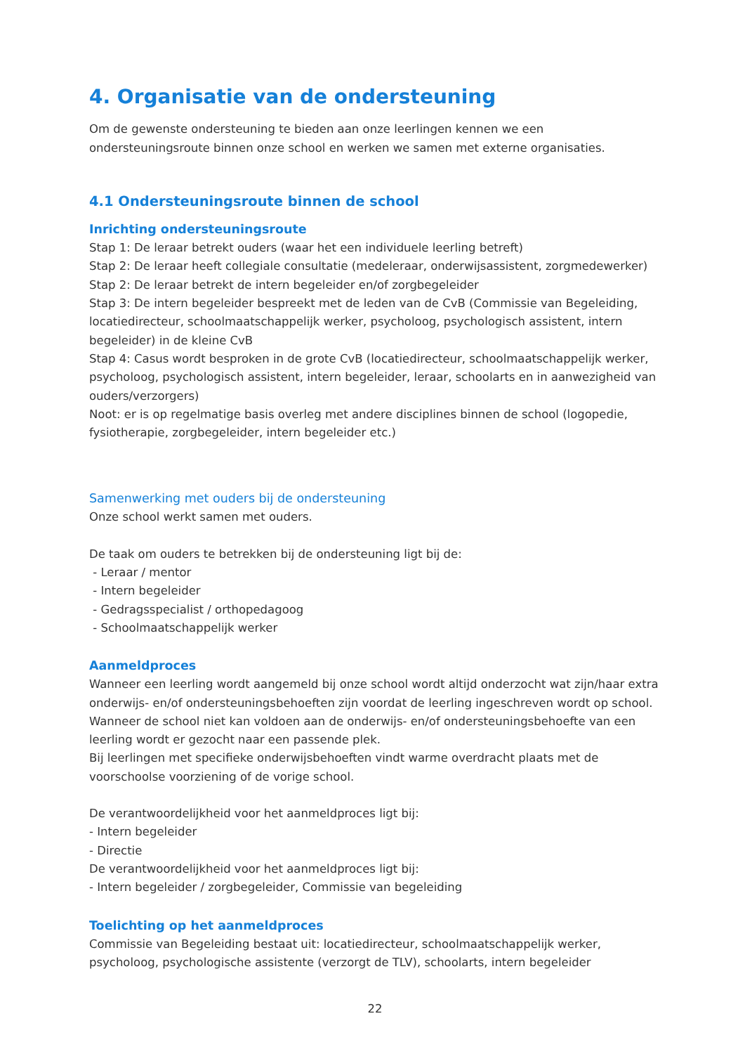4. Organisatie van de ondersteuning
Om de gewenste ondersteuning te bieden aan onze leerlingen kennen we een ondersteuningsroute binnen onze school en werken we samen met externe organisaties.
4.1 Ondersteuningsroute binnen de school
Inrichting ondersteuningsroute
Stap 1: De leraar betrekt ouders (waar het een individuele leerling betreft)
Stap 2: De leraar heeft collegiale consultatie (medeleraar, onderwijsassistent, zorgmedewerker)
Stap 2: De leraar betrekt de intern begeleider en/of zorgbegeleider
Stap 3: De intern begeleider bespreekt met de leden van de CvB (Commissie van Begeleiding, locatiedirecteur, schoolmaatschappelijk werker, psycholoog, psychologisch assistent, intern begeleider) in de kleine CvB
Stap 4: Casus wordt besproken in de grote CvB (locatiedirecteur, schoolmaatschappelijk werker, psycholoog, psychologisch assistent, intern begeleider, leraar, schoolarts en in aanwezigheid van ouders/verzorgers)
Noot: er is op regelmatige basis overleg met andere disciplines binnen de school (logopedie, fysiotherapie, zorgbegeleider, intern begeleider etc.)
Samenwerking met ouders bij de ondersteuning
Onze school werkt samen met ouders.
De taak om ouders te betrekken bij de ondersteuning ligt bij de:
- Leraar / mentor
- Intern begeleider
- Gedragsspecialist / orthopedagoog
- Schoolmaatschappelijk werker
Aanmeldproces
Wanneer een leerling wordt aangemeld bij onze school wordt altijd onderzocht wat zijn/haar extra onderwijs- en/of ondersteuningsbehoeften zijn voordat de leerling ingeschreven wordt op school.
Wanneer de school niet kan voldoen aan de onderwijs- en/of ondersteuningsbehoefte van een leerling wordt er gezocht naar een passende plek.
Bij leerlingen met specifieke onderwijsbehoeften vindt warme overdracht plaats met de voorschoolse voorziening of de vorige school.
De verantwoordelijkheid voor het aanmeldproces ligt bij:
- Intern begeleider
- Directie
De verantwoordelijkheid voor het aanmeldproces ligt bij:
- Intern begeleider / zorgbegeleider, Commissie van begeleiding
Toelichting op het aanmeldproces
Commissie van Begeleiding bestaat uit: locatiedirecteur, schoolmaatschappelijk werker, psycholoog, psychologische assistente (verzorgt de TLV), schoolarts, intern begeleider
22